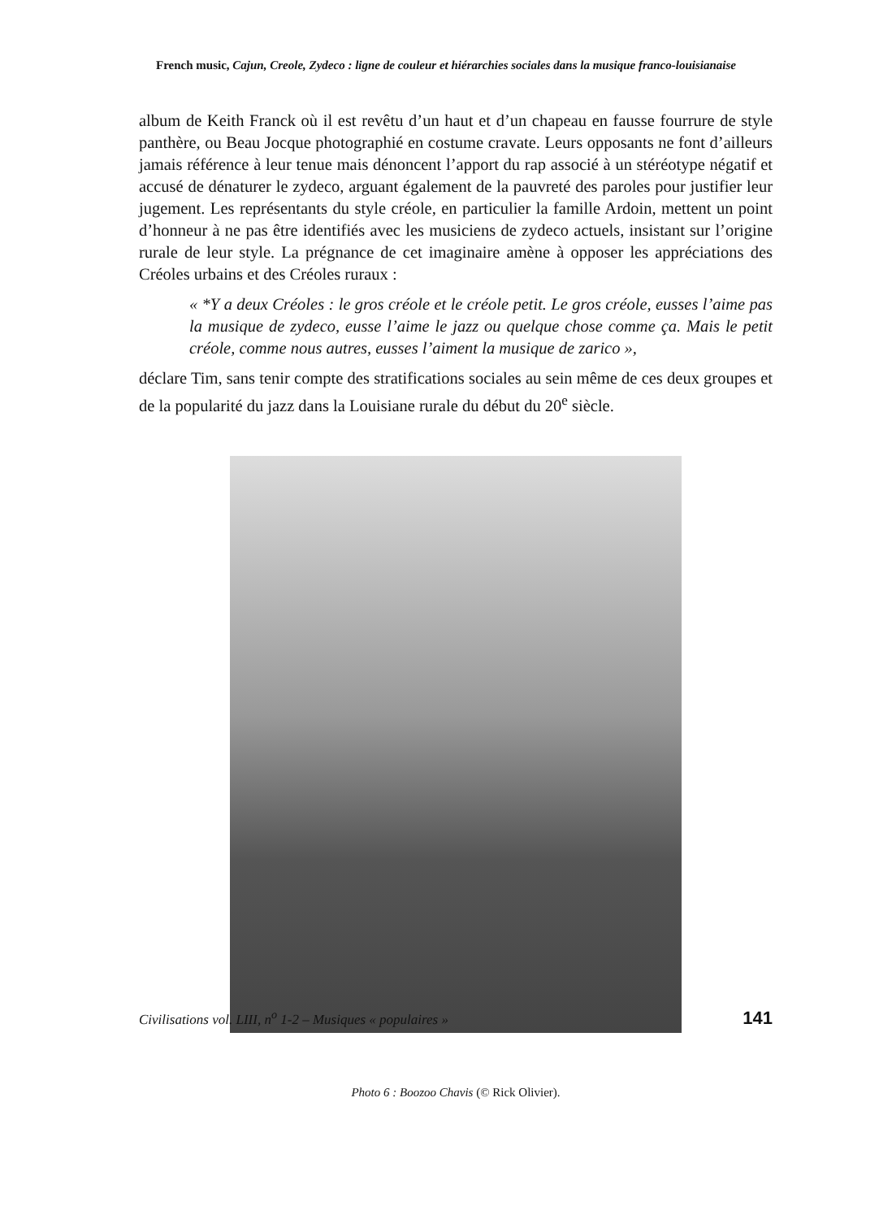French music, Cajun, Creole, Zydeco : ligne de couleur et hiérarchies sociales dans la musique franco-louisianaise
album de Keith Franck où il est revêtu d’un haut et d’un chapeau en fausse fourrure de style panthère, ou Beau Jocque photographié en costume cravate. Leurs opposants ne font d’ailleurs jamais référence à leur tenue mais dénoncent l’apport du rap associé à un stéréotype négatif et accusé de dénaturer le zydeco, arguant également de la pauvreté des paroles pour justifier leur jugement. Les représentants du style créole, en particulier la famille Ardoin, mettent un point d’honneur à ne pas être identifiés avec les musiciens de zydeco actuels, insistant sur l’origine rurale de leur style. La prégnance de cet imaginaire amène à opposer les appréciations des Créoles urbains et des Créoles ruraux :
« *Y a deux Créoles : le gros créole et le créole petit. Le gros créole, eusses l’aime pas la musique de zydeco, eusse l’aime le jazz ou quelque chose comme ça. Mais le petit créole, comme nous autres, eusses l’aiment la musique de zarico »,
déclare Tim, sans tenir compte des stratifications sociales au sein même de ces deux groupes et de la popularité du jazz dans la Louisiane rurale du début du 20<sup>e</sup> siècle.
Photo 6 : Boozoo Chavis (© Rick Olivier).
Civilisations vol. LIII, n<sup>o</sup> 1-2 – Musiques « populaires » 141